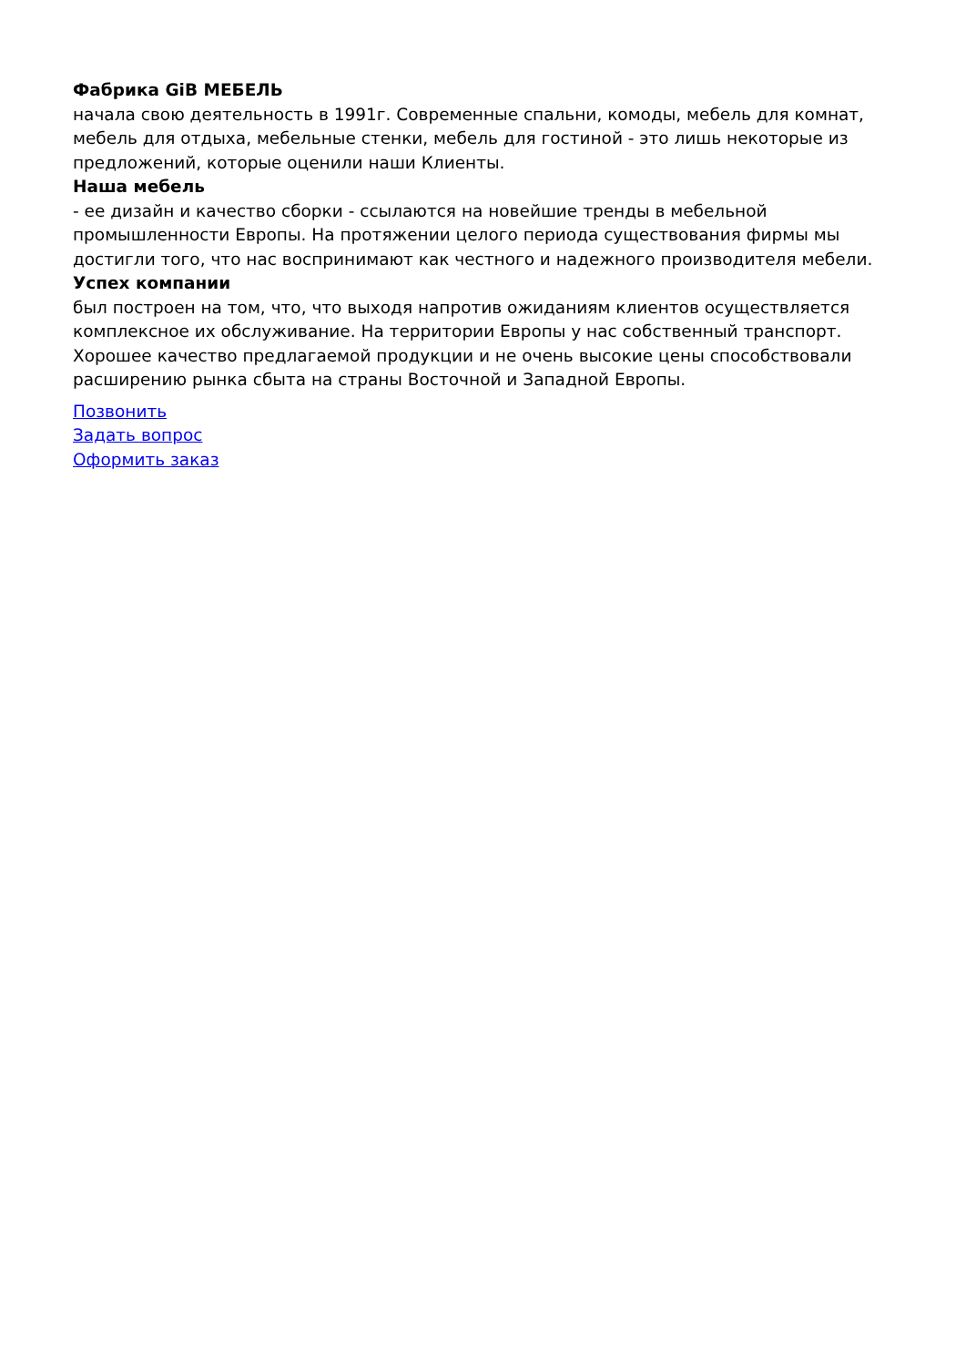Фабрика GiB МЕБЕЛЬ
начала свою деятельность в 1991г. Современные спальни, комоды, мебель для комнат, мебель для отдыха, мебельные стенки, мебель для гостиной - это лишь некоторые из предложений, которые оценили наши Клиенты.
Наша мебель
- ее дизайн и качество сборки - ссылаются на новейшие тренды в мебельной промышленности Европы. На протяжении целого периода существования фирмы мы достигли того, что нас воспринимают как честного и надежного производителя мебели.
Успех компании
был построен на том, что, что выходя напротив ожиданиям клиентов осуществляется комплексное их обслуживание. На территории Европы у нас собственный транспорт. Хорошее качество предлагаемой продукции и не очень высокие цены способствовали расширению рынка сбыта на страны Восточной и Западной Европы.
Позвонить
Задать вопрос
Оформить заказ